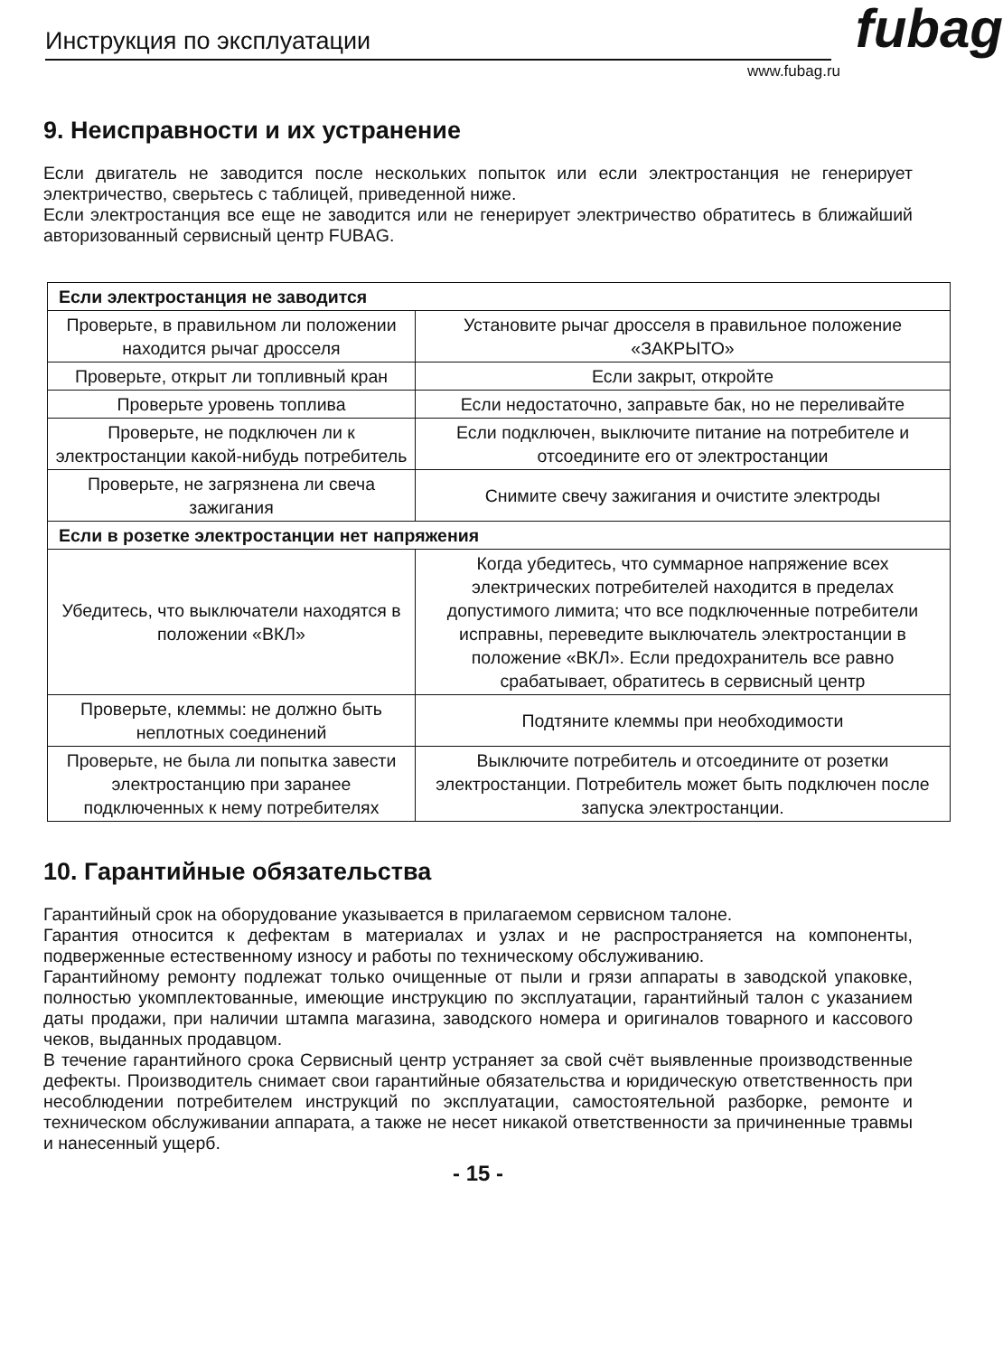Инструкция по эксплуатации
fubag
www.fubag.ru
9. Неисправности и их устранение
Если двигатель не заводится после нескольких попыток или если электростанция не генерирует электричество, сверьтесь с таблицей, приведенной ниже.
Если электростанция все еще не заводится или не генерирует электричество обратитесь в ближайший авторизованный сервисный центр FUBAG.
| Если электростанция не заводится | |
| Проверьте, в правильном ли положении находится рычаг дросселя | Установите рычаг дросселя в правильное положение «ЗАКРЫТО» |
| Проверьте, открыт ли топливный кран | Если закрыт, откройте |
| Проверьте уровень топлива | Если недостаточно, заправьте бак, но не переливайте |
| Проверьте, не подключен ли к электростанции какой-нибудь потребитель | Если подключен, выключите питание на потребителе и отсоедините его от электростанции |
| Проверьте, не загрязнена ли свеча зажигания | Снимите свечу зажигания и очистите электроды |
| Если в розетке электростанции нет напряжения | |
| Убедитесь, что выключатели находятся в положении «ВКЛ» | Когда убедитесь, что суммарное напряжение всех электрических потребителей находится в пределах допустимого лимита; что все подключенные потребители исправны, переведите выключатель электростанции в положение «ВКЛ». Если предохранитель все равно срабатывает, обратитесь в сервисный центр |
| Проверьте, клеммы: не должно быть неплотных соединений | Подтяните клеммы при необходимости |
| Проверьте, не была ли попытка завести электростанцию при заранее подключенных к нему потребителях | Выключите потребитель и отсоедините от розетки электростанции. Потребитель может быть подключен после запуска электростанции. |
10. Гарантийные обязательства
Гарантийный срок на оборудование указывается в прилагаемом сервисном талоне.
Гарантия относится к дефектам в материалах и узлах и не распространяется на компоненты, подверженные естественному износу и работы по техническому обслуживанию.
Гарантийному ремонту подлежат только очищенные от пыли и грязи аппараты в заводской упаковке, полностью укомплектованные, имеющие инструкцию по эксплуатации, гарантийный талон с указанием даты продажи, при наличии штампа магазина, заводского номера и оригиналов товарного и кассового чеков, выданных продавцом.
В течение гарантийного срока Сервисный центр устраняет за свой счёт выявленные производственные дефекты. Производитель снимает свои гарантийные обязательства и юридическую ответственность при несоблюдении потребителем инструкций по эксплуатации, самостоятельной разборке, ремонте и техническом обслуживании аппарата, а также не несет никакой ответственности за причиненные травмы и нанесенный ущерб.
- 15 -